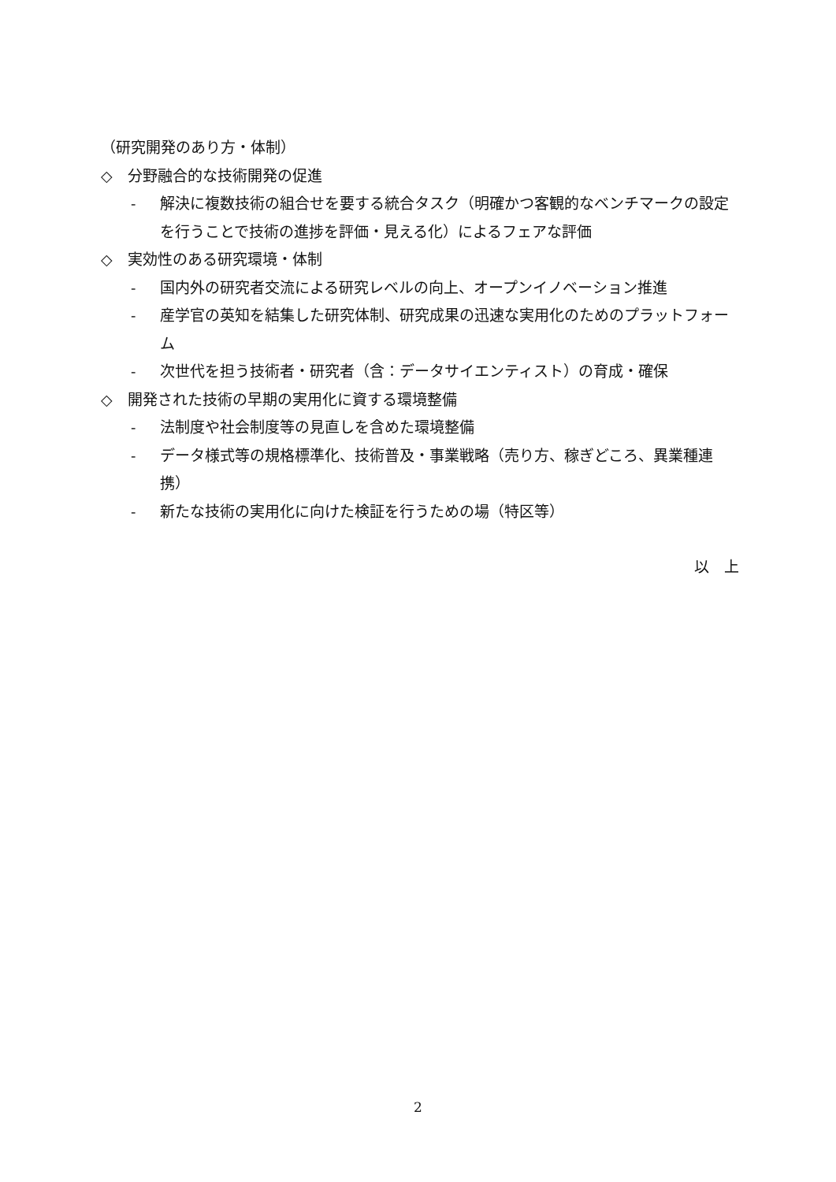（研究開発のあり方・体制）
◇　分野融合的な技術開発の促進
- 解決に複数技術の組合せを要する統合タスク（明確かつ客観的なベンチマークの設定を行うことで技術の進捗を評価・見える化）によるフェアな評価
◇　実効性のある研究環境・体制
- 国内外の研究者交流による研究レベルの向上、オープンイノベーション推進
- 産学官の英知を結集した研究体制、研究成果の迅速な実用化のためのプラットフォーム
- 次世代を担う技術者・研究者（含：データサイエンティスト）の育成・確保
◇　開発された技術の早期の実用化に資する環境整備
- 法制度や社会制度等の見直しを含めた環境整備
- データ様式等の規格標準化、技術普及・事業戦略（売り方、稼ぎどころ、異業種連携）
- 新たな技術の実用化に向けた検証を行うための場（特区等）
以　上
2